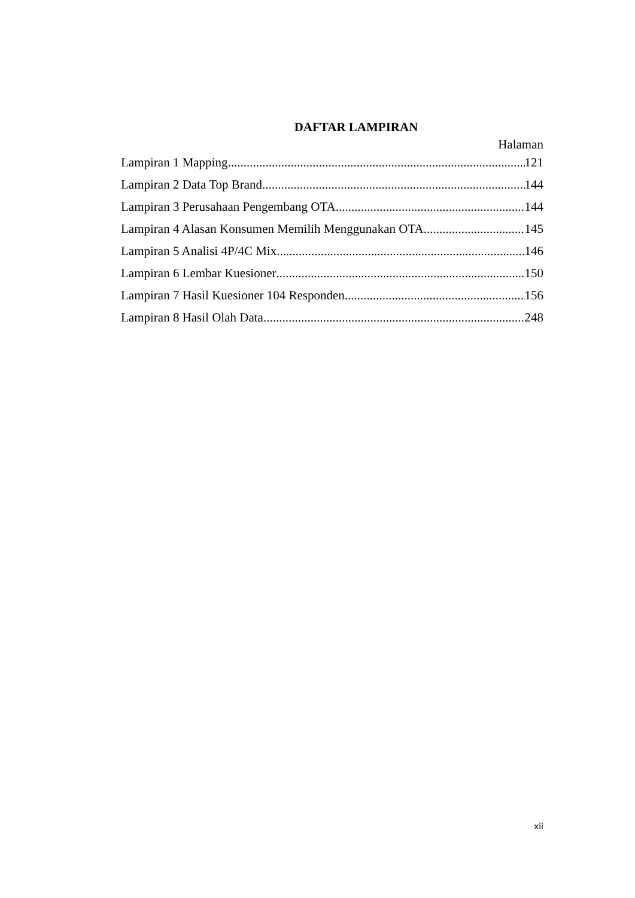DAFTAR LAMPIRAN
Halaman
Lampiran 1 Mapping 121
Lampiran 2 Data Top Brand 144
Lampiran 3 Perusahaan Pengembang OTA 144
Lampiran 4 Alasan Konsumen Memilih Menggunakan OTA 145
Lampiran 5 Analisi 4P/4C Mix 146
Lampiran 6 Lembar Kuesioner 150
Lampiran 7 Hasil Kuesioner 104 Responden 156
Lampiran 8 Hasil Olah Data 248
xii